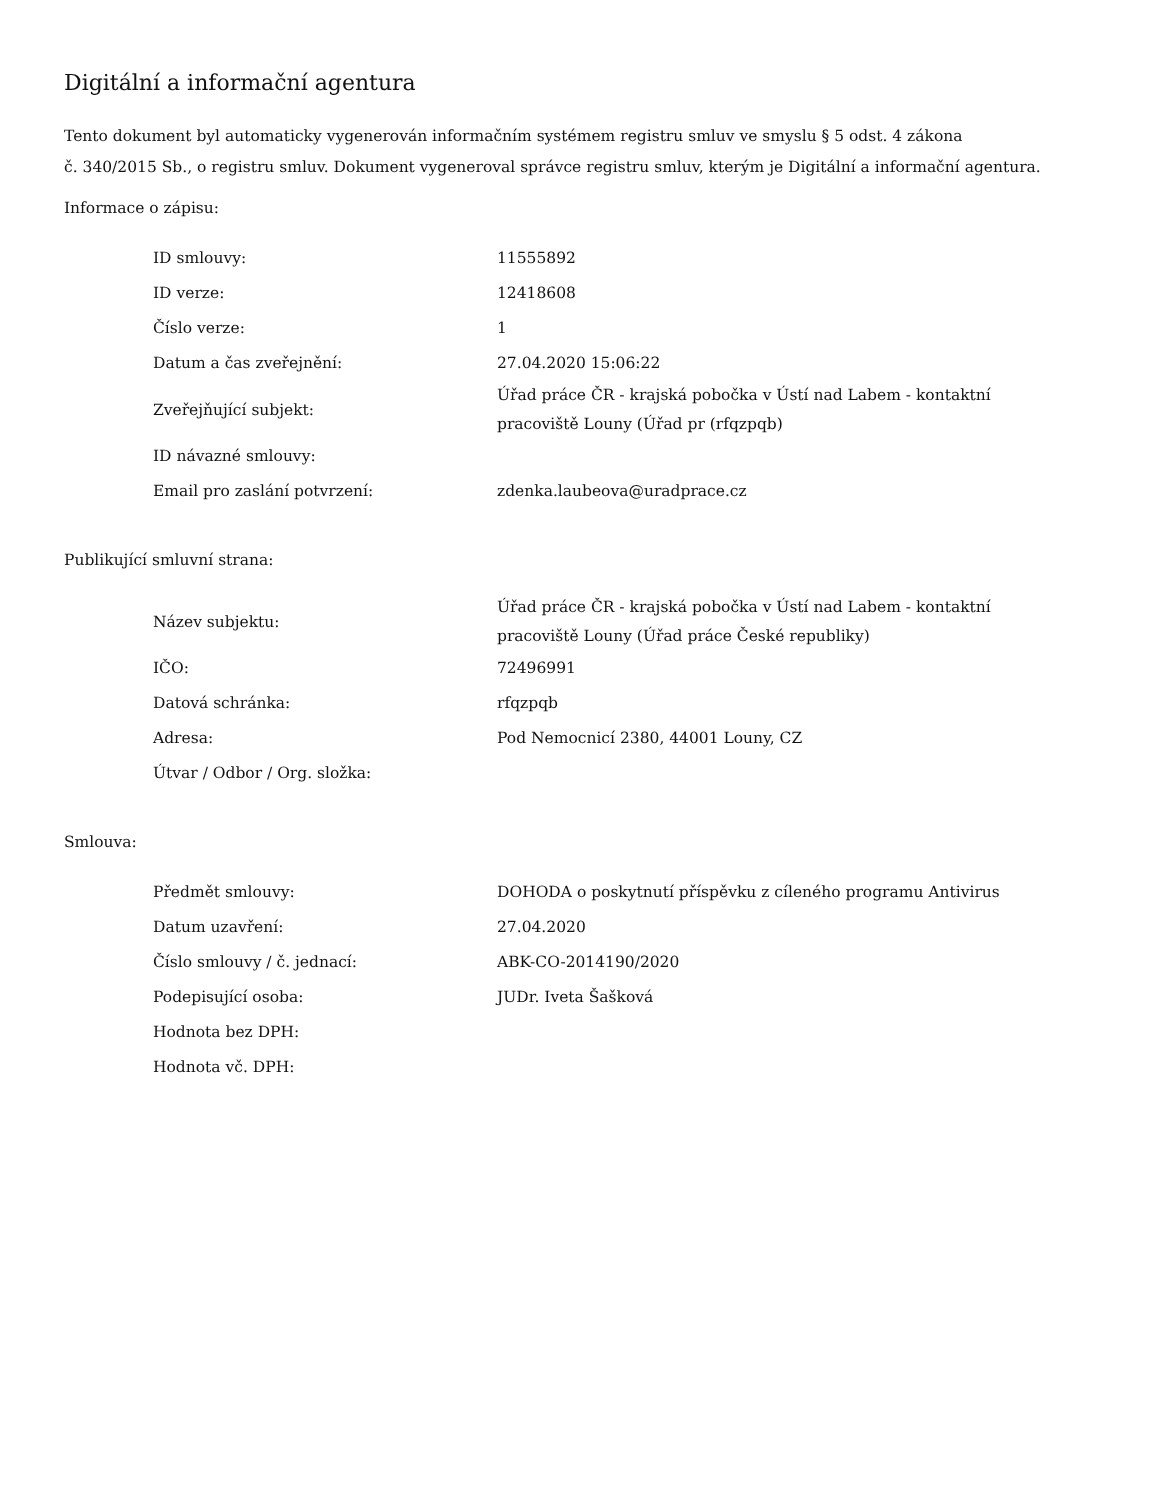Digitální a informační agentura
Tento dokument byl automaticky vygenerován informačním systémem registru smluv ve smyslu § 5 odst. 4 zákona
č. 340/2015 Sb., o registru smluv. Dokument vygeneroval správce registru smluv, kterým je Digitální a informační agentura.
Informace o zápisu:
| ID smlouvy: | 11555892 |
| ID verze: | 12418608 |
| Číslo verze: | 1 |
| Datum a čas zveřejnění: | 27.04.2020 15:06:22 |
| Zveřejňující subjekt: | Úřad práce ČR - krajská pobočka v Ústí nad Labem - kontaktní pracoviště Louny (Úřad pr (rfqzpqb) |
| ID návazné smlouvy: | |
| Email pro zaslání potvrzení: | zdenka.laubeova@uradprace.cz |
Publikující smluvní strana:
| Název subjektu: | Úřad práce ČR - krajská pobočka v Ústí nad Labem - kontaktní pracoviště Louny (Úřad práce České republiky) |
| IČO: | 72496991 |
| Datová schránka: | rfqzpqb |
| Adresa: | Pod Nemocnicí 2380, 44001 Louny, CZ |
| Útvar / Odbor / Org. složka: | |
Smlouva:
| Předmět smlouvy: | DOHODA o poskytnutí příspěvku z cíleného programu Antivirus |
| Datum uzavření: | 27.04.2020 |
| Číslo smlouvy / č. jednací: | ABK-CO-2014190/2020 |
| Podepisující osoba: | JUDr. Iveta Šašková |
| Hodnota bez DPH: | |
| Hodnota vč. DPH: | |